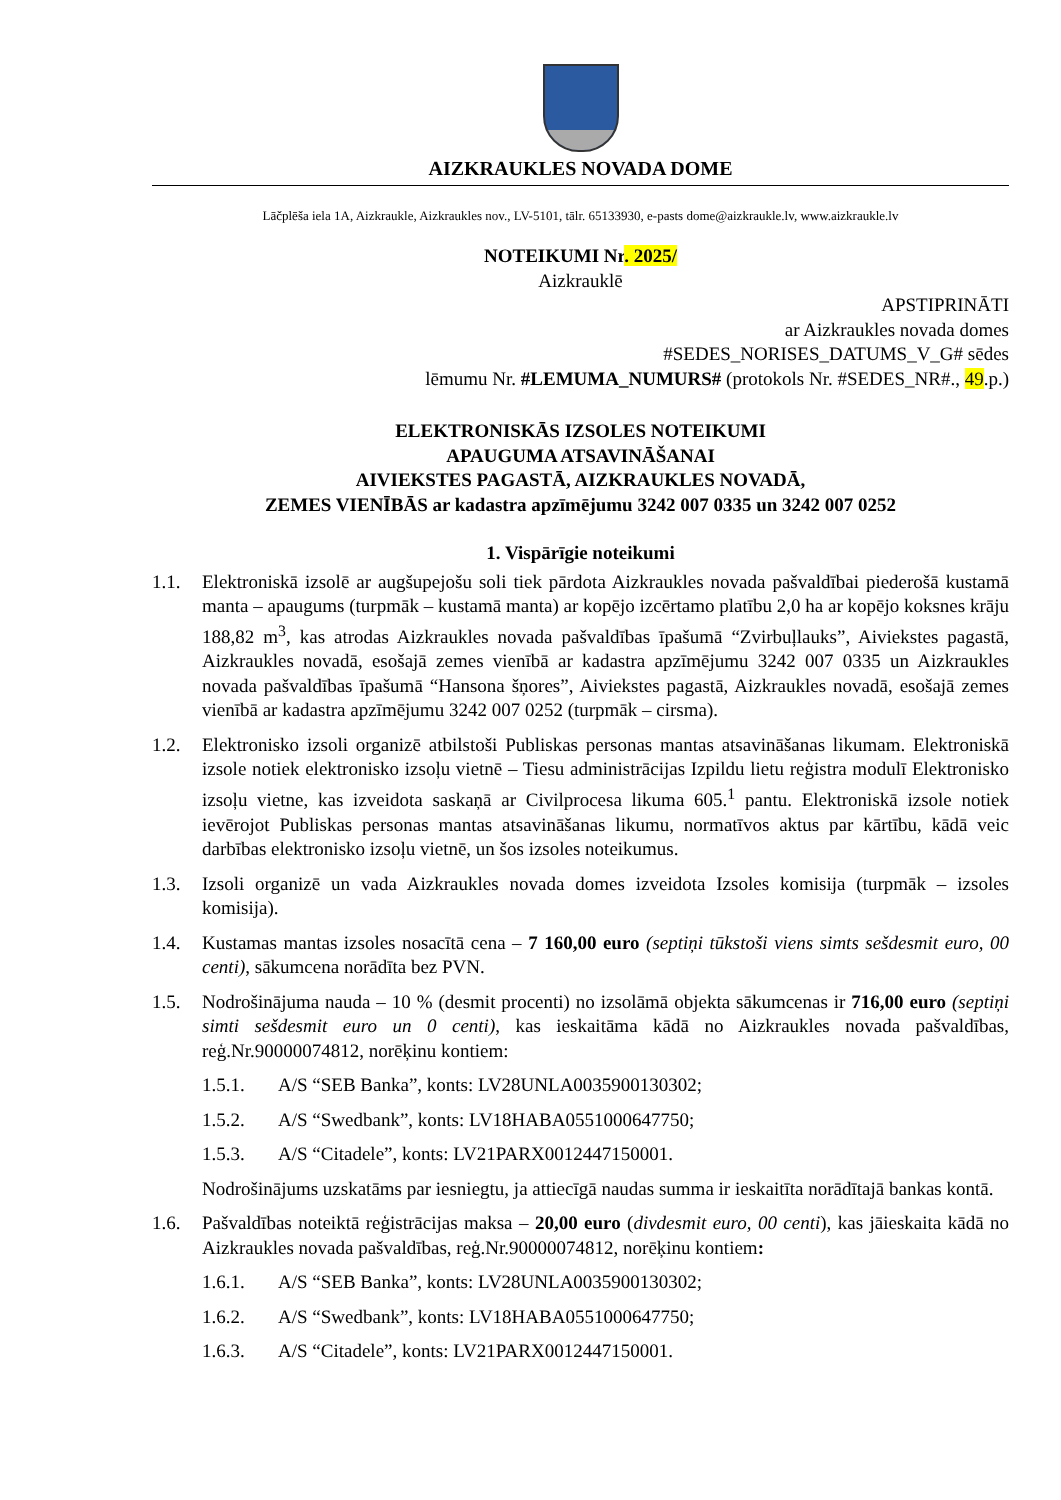AIZKRAUKLES NOVADA DOME
Lāčplēša iela 1A, Aizkraukle, Aizkraukles nov., LV-5101, tālr. 65133930, e-pasts dome@aizkraukle.lv, www.aizkraukle.lv
NOTEIKUMI Nr. 2025/
Aizkrauklē
APSTIPRINĀTI
ar Aizkraukles novada domes
#SEDES_NORISES_DATUMS_V_G# sēdes
lēmumu Nr. #LEMUMA_NUMURS# (protokols Nr. #SEDES_NR#., 49.p.)
ELEKTRONISKĀS IZSOLES NOTEIKUMI
APAUGUMA ATSAVINĀŠANAI
AIVIEKSTES PAGASTĀ, AIZKRAUKLES NOVADĀ,
ZEMES VIENĪBĀS ar kadastra apzīmējumu 3242 007 0335 un 3242 007 0252
1. Vispārīgie noteikumi
1.1. Elektroniskā izsolē ar augšupejošu soli tiek pārdota Aizkraukles novada pašvaldībai piederošā kustamā manta – apaugums (turpmāk – kustamā manta) ar kopējo izcērtamo platību 2,0 ha ar kopējo koksnes krāju 188,82 m<sup>3</sup>, kas atrodas Aizkraukles novada pašvaldības īpašumā “Zvirbuļlauks”, Aiviekstes pagastā, Aizkraukles novadā, esošajā zemes vienībā ar kadastra apzīmējumu 3242 007 0335 un Aizkraukles novada pašvaldības īpašumā “Hansona šņores”, Aiviekstes pagastā, Aizkraukles novadā, esošajā zemes vienībā ar kadastra apzīmējumu 3242 007 0252 (turpmāk – cirsma).
1.2. Elektronisko izsoli organizē atbilstoši Publiskas personas mantas atsavināšanas likumam. Elektroniskā izsole notiek elektronisko izsoļu vietnē – Tiesu administrācijas Izpildu lietu reģistra modulī Elektronisko izsoļu vietne, kas izveidota saskaņā ar Civilprocesa likuma 605.<sup>1</sup> pantu. Elektroniskā izsole notiek ievērojot Publiskas personas mantas atsavināšanas likumu, normatīvos aktus par kārtību, kādā veic darbības elektronisko izsoļu vietnē, un šos izsoles noteikumus.
1.3. Izsoli organizē un vada Aizkraukles novada domes izveidota Izsoles komisija (turpmāk – izsoles komisija).
1.4. Kustamas mantas izsoles nosacītā cena – 7 160,00 euro (septiņi tūkstoši viens simts sešdesmit euro, 00 centi), sākumcena norādīta bez PVN.
1.5. Nodrošinājuma nauda – 10 % (desmit procenti) no izsolāmā objekta sākumcenas ir 716,00 euro (septiņi simti sešdesmit euro un 0 centi), kas ieskaitāma kādā no Aizkraukles novada pašvaldības, reģ.Nr.90000074812, norēķinu kontiem:
1.5.1. A/S “SEB Banka”, konts: LV28UNLA0035900130302;
1.5.2. A/S “Swedbank”, konts: LV18HABA0551000647750;
1.5.3. A/S “Citadele”, konts: LV21PARX0012447150001.
Nodrošinājums uzskatāms par iesniegtu, ja attiecīgā naudas summa ir ieskaitīta norādītajā bankas kontā.
1.6. Pašvaldības noteiktā reģistrācijas maksa – 20,00 euro (divdesmit euro, 00 centi), kas jāieskaita kādā no Aizkraukles novada pašvaldības, reģ.Nr.90000074812, norēķinu kontiem:
1.6.1. A/S “SEB Banka”, konts: LV28UNLA0035900130302;
1.6.2. A/S “Swedbank”, konts: LV18HABA0551000647750;
1.6.3. A/S “Citadele”, konts: LV21PARX0012447150001.